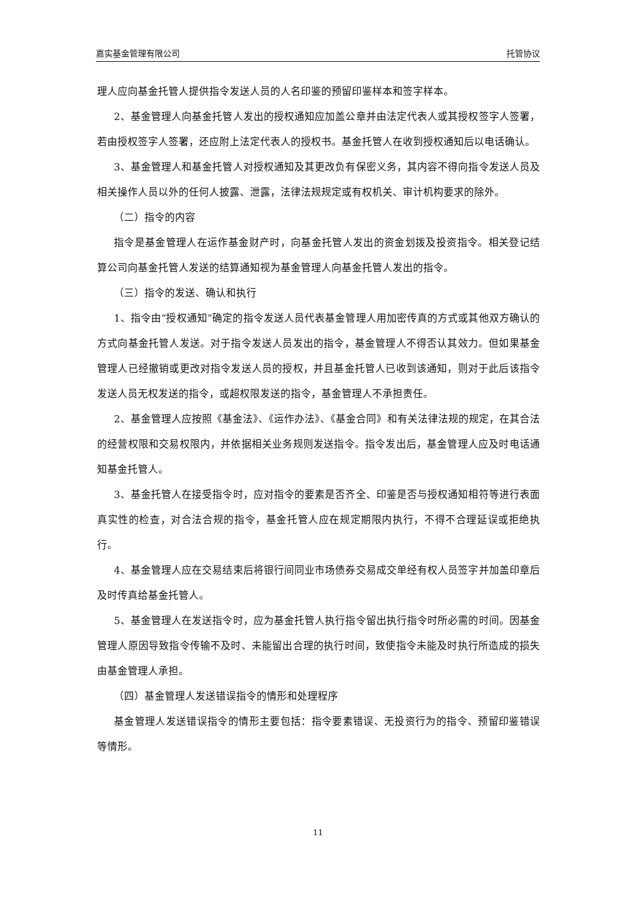嘉实基金管理有限公司 托管协议
理人应向基金托管人提供指令发送人员的人名印鉴的预留印鉴样本和签字样本。
2、基金管理人向基金托管人发出的授权通知应加盖公章并由法定代表人或其授权签字人签署，若由授权签字人签署，还应附上法定代表人的授权书。基金托管人在收到授权通知后以电话确认。
3、基金管理人和基金托管人对授权通知及其更改负有保密义务，其内容不得向指令发送人员及相关操作人员以外的任何人披露、泄露，法律法规规定或有权机关、审计机构要求的除外。
（二）指令的内容
指令是基金管理人在运作基金财产时，向基金托管人发出的资金划拨及投资指令。相关登记结算公司向基金托管人发送的结算通知视为基金管理人向基金托管人发出的指令。
（三）指令的发送、确认和执行
1、指令由“授权通知”确定的指令发送人员代表基金管理人用加密传真的方式或其他双方确认的方式向基金托管人发送。对于指令发送人员发出的指令，基金管理人不得否认其效力。但如果基金管理人已经撤销或更改对指令发送人员的授权，并且基金托管人已收到该通知，则对于此后该指令发送人员无权发送的指令，或超权限发送的指令，基金管理人不承担责任。
2、基金管理人应按照《基金法》、《运作办法》、《基金合同》和有关法律法规的规定，在其合法的经营权限和交易权限内，并依据相关业务规则发送指令。指令发出后，基金管理人应及时电话通知基金托管人。
3、基金托管人在接受指令时，应对指令的要素是否齐全、印鉴是否与授权通知相符等进行表面真实性的检查，对合法合规的指令，基金托管人应在规定期限内执行，不得不合理延误或拒绝执行。
4、基金管理人应在交易结束后将银行间同业市场债券交易成交单经有权人员签字并加盖印章后及时传真给基金托管人。
5、基金管理人在发送指令时，应为基金托管人执行指令留出执行指令时所必需的时间。因基金管理人原因导致指令传输不及时、未能留出合理的执行时间，致使指令未能及时执行所造成的损失由基金管理人承担。
（四）基金管理人发送错误指令的情形和处理程序
基金管理人发送错误指令的情形主要包括：指令要素错误、无投资行为的指令、预留印鉴错误等情形。
11